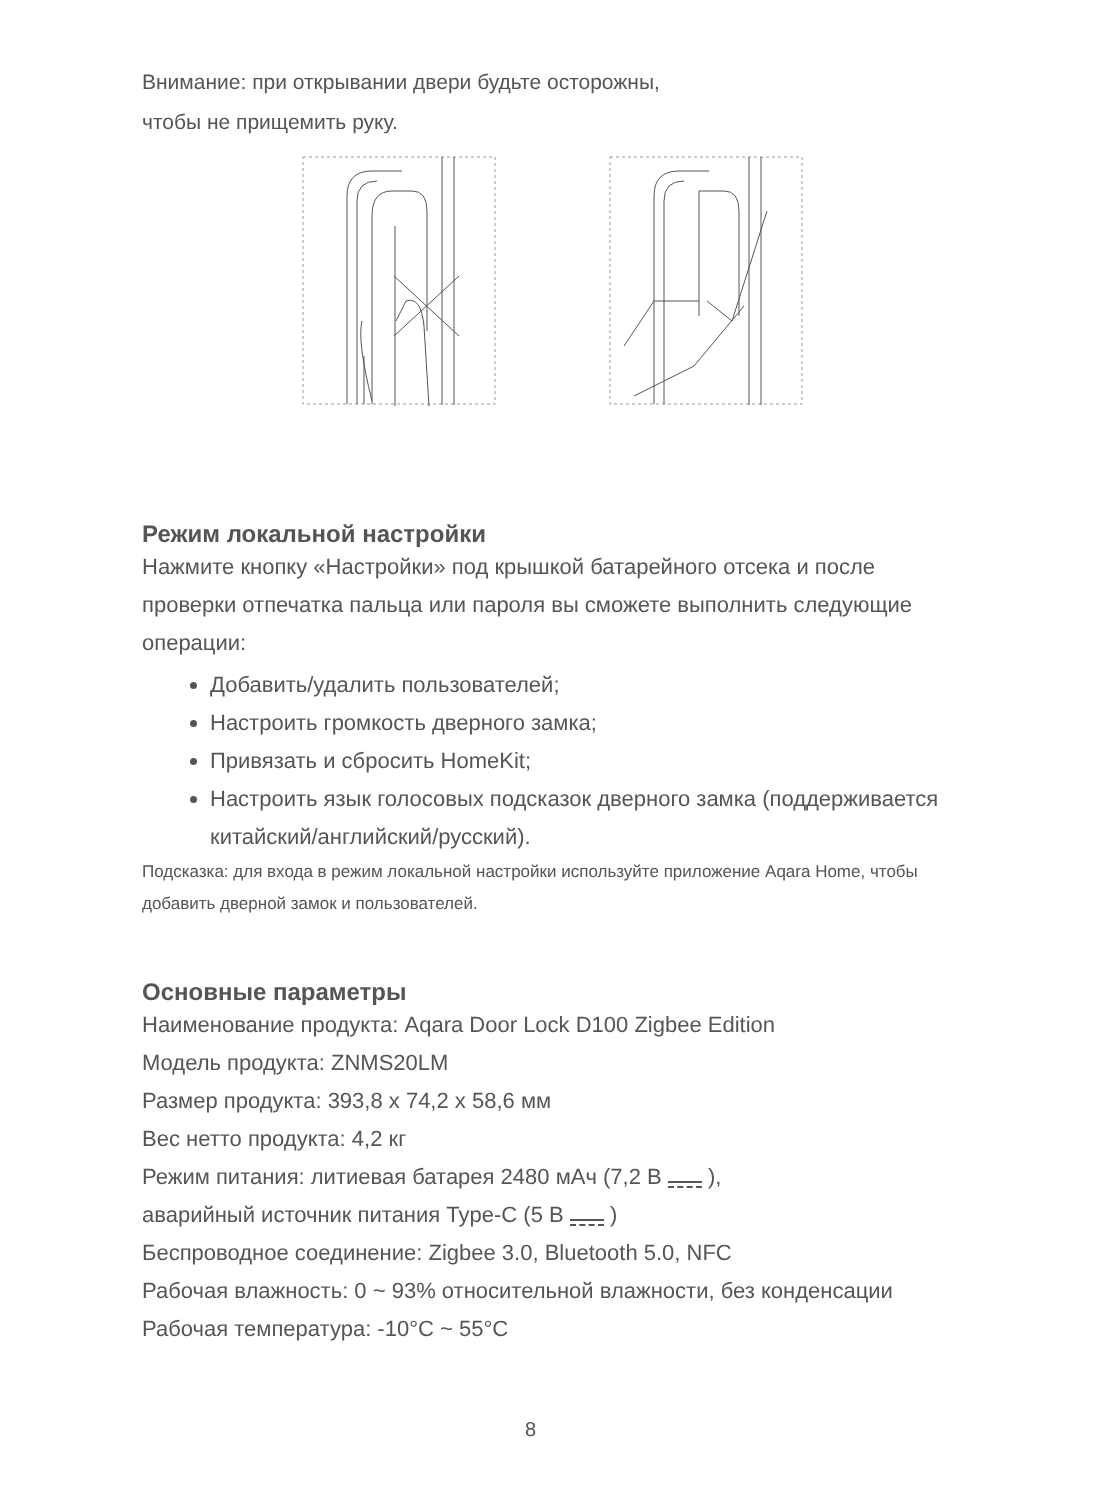Внимание: при открывании двери будьте осторожны,
чтобы не прищемить руку.
Режим локальной настройки
Нажмите кнопку «Настройки» под крышкой батарейного отсека и после проверки отпечатка пальца или пароля вы сможете выполнить следующие операции:
Добавить/удалить пользователей;
Настроить громкость дверного замка;
Привязать и сбросить HomeKit;
Настроить язык голосовых подсказок дверного замка (поддерживается китайский/английский/русский).
Подсказка: для входа в режим локальной настройки используйте приложение Aqara Home, чтобы добавить дверной замок и пользователей.
Основные параметры
Наименование продукта: Aqara Door Lock D100 Zigbee Edition
Модель продукта: ZNMS20LM
Размер продукта: 393,8 x 74,2 x 58,6 мм
Вес нетто продукта: 4,2 кг
Режим питания: литиевая батарея 2480 мАч (7,2 В ),
аварийный источник питания Type-C (5 В )
Беспроводное соединение: Zigbee 3.0, Bluetooth 5.0, NFC
Рабочая влажность: 0 ~ 93% относительной влажности, без конденсации
Рабочая температура: -10°C ~ 55°C
8